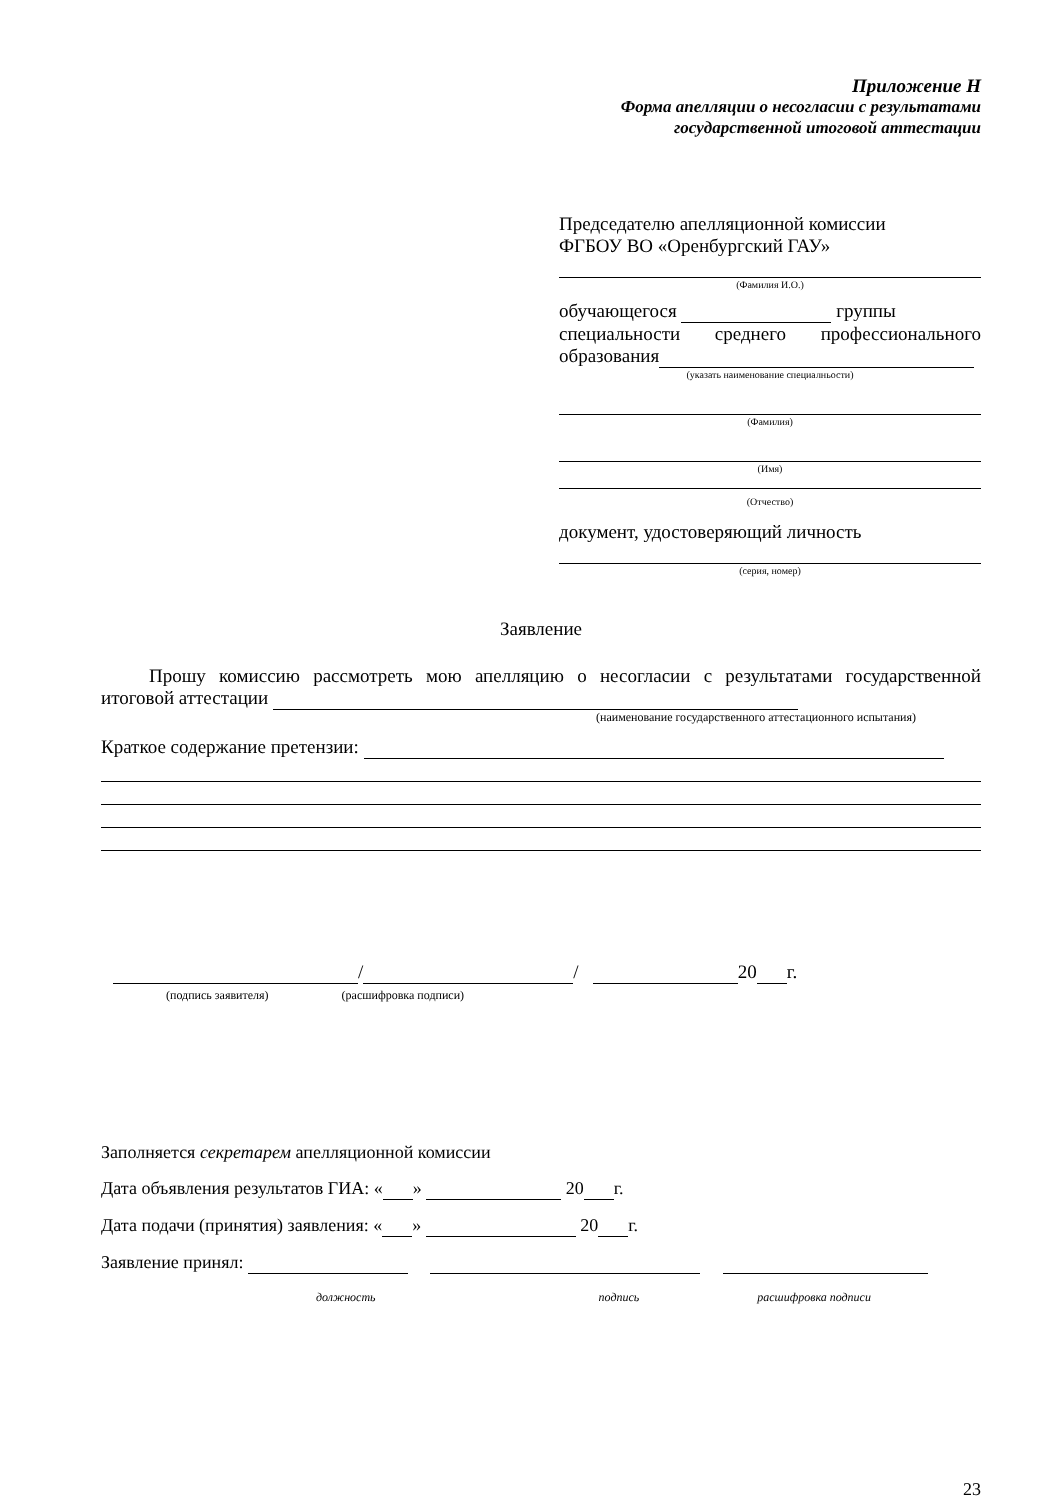Приложение Н
Форма апелляции о несогласии с результатами
государственной итоговой аттестации
Председателю апелляционной комиссии
ФГБОУ ВО «Оренбургский ГАУ»
(Фамилия И.О.)
обучающегося группы
специальности среднего профессионального
образования
(указать наименование специалньости)
(Фамилия)
(Имя)
(Отчество)
документ, удостоверяющий личность
(серия, номер)
Заявление
Прошу комиссию рассмотреть мою апелляцию о несогласии с результатами государственной итоговой аттестации
(наименование государственного аттестационного испытания)
Краткое содержание претензии:
/ / 20 г.
(подпись заявителя) (расшифровка подписи)
Заполняется секретарем апелляционной комиссии
Дата объявления результатов ГИА: « » 20 г.
Дата подачи (принятия) заявления: « » 20 г.
Заявление принял:
должность подпись расшифровка подписи
23